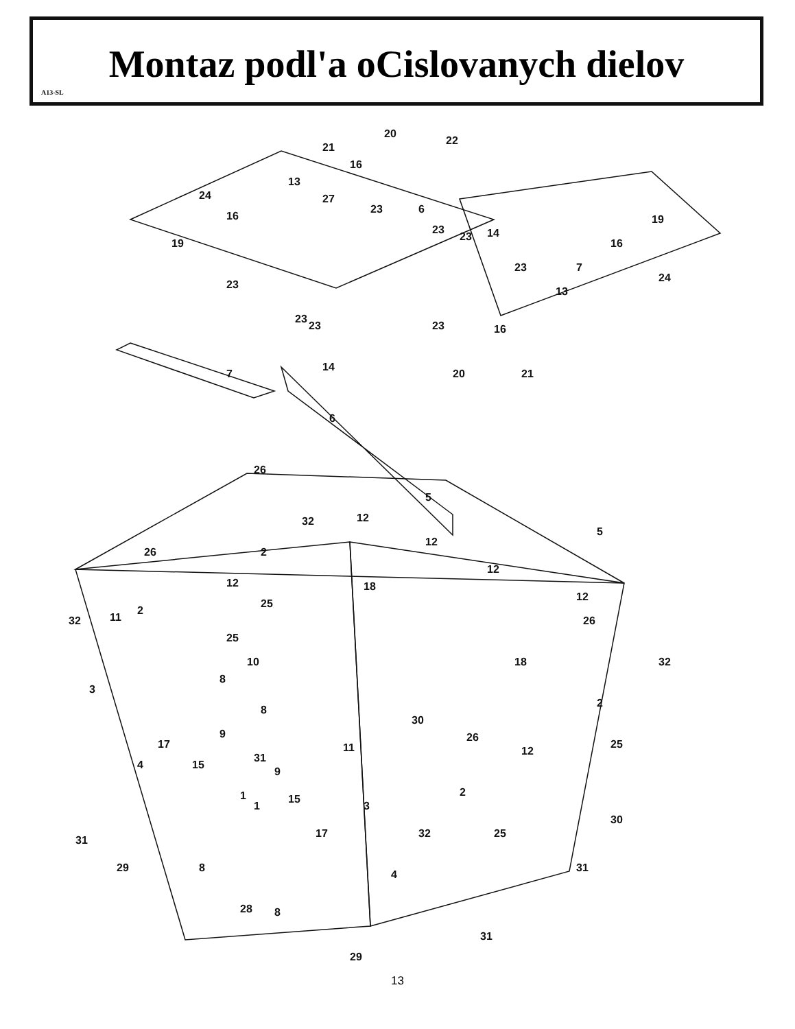Montaz podl'a oCislovanych dielov
A13-SL
22
20
21
16
13
24
16
19
27
23
6
23
23
14
19
16
23
7
24
13
23
23
23
23
16
14
7
20
21
6
26
5
5
32
12
12
2
26
12
12
18
25
12
2
11
32
26
25
18
32
10
8
3
2
8
30
25
9
17
26
11
12
31
4
15
9
1
1
15
3
2
30
32
17
25
31
29
8
31
4
28
8
31
29
13